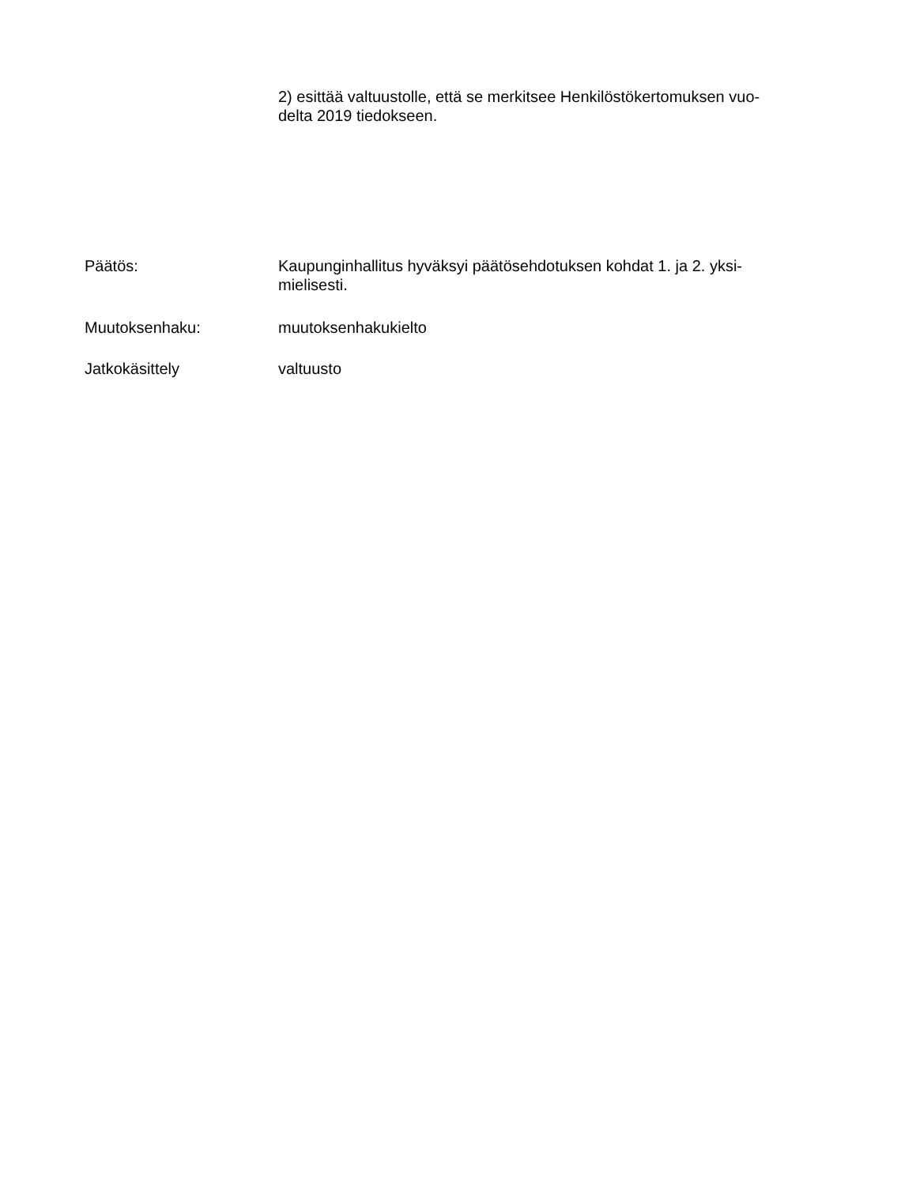2) esittää valtuustolle, että se merkitsee Henkilöstökertomuksen vuo-
delta 2019 tiedokseen.
Päätös: Kaupunginhallitus hyväksyi päätösehdotuksen kohdat 1. ja 2. yksi-
mielisesti.
Muutoksenhaku: muutoksenhakukielto
Jatkokäsittely valtuusto